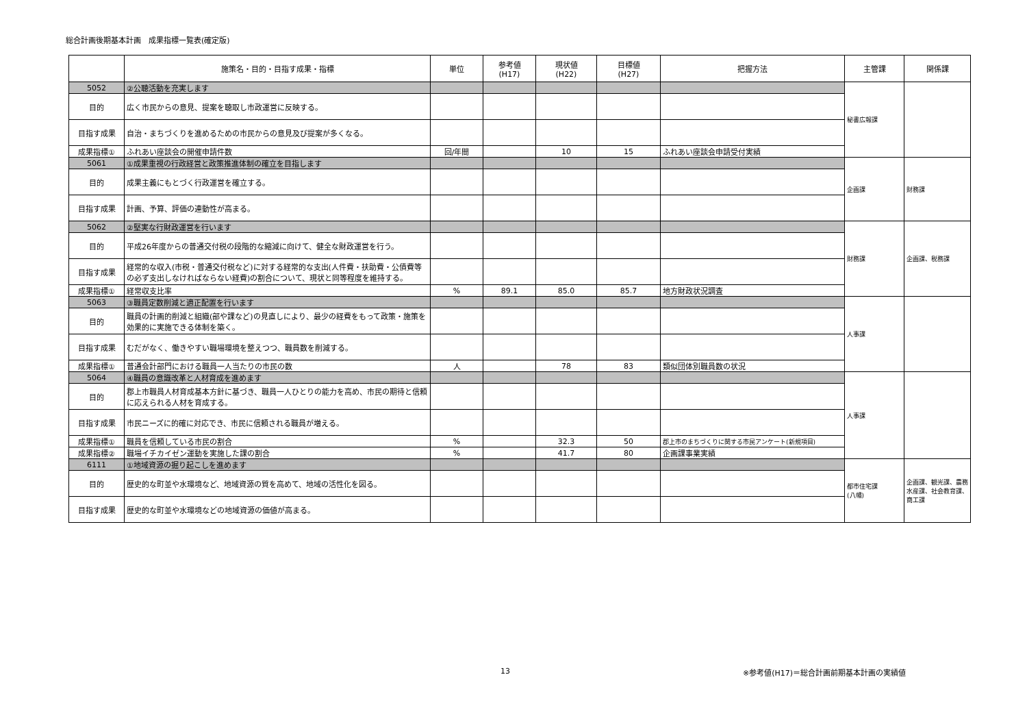総合計画後期基本計画　成果指標一覧表(確定版)
| | 施策名・目的・目指す成果・指標 | 単位 | 参考値 (H17) | 現状値 (H22) | 目標値 (H27) | 把握方法 | 主管課 | 関係課 |
| --- | --- | --- | --- | --- | --- | --- | --- | --- |
| 5052 | ②公聴活動を充実します | | | | | | 秘書広報課 | |
| 目的 | 広く市民からの意見、提案を聴取し市政運営に反映する。 | | | | | | | |
| 目指す成果 | 自治・まちづくりを進めるための市民からの意見及び提案が多くなる。 | | | | | | | |
| 成果指標① | ふれあい座談会の開催申請件数 | 回/年間 | | 10 | 15 | ふれあい座談会申請受付実績 | | |
| 5061 | ①成果重視の行政経営と政策推進体制の確立を目指します | | | | | | 企画課 | 財務課 |
| 目的 | 成果主義にもとづく行政運営を確立する。 | | | | | | | |
| 目指す成果 | 計画、予算、評価の連動性が高まる。 | | | | | | | |
| 5062 | ②堅実な行財政運営を行います | | | | | | 財務課 | 企画課、税務課 |
| 目的 | 平成26年度からの普通交付税の段階的な縮減に向けて、健全な財政運営を行う。 | | | | | | | |
| 目指す成果 | 経常的な収入(市税・普通交付税など)に対する経常的な支出(人件費・扶助費・公債費等の必ず支出しなければならない経費)の割合について、現状と同等程度を維持する。 | | | | | | | |
| 成果指標① | 経常収支比率 | % | 89.1 | 85.0 | 85.7 | 地方財政状況調査 | | |
| 5063 | ③職員定数削減と適正配置を行います | | | | | | 人事課 | |
| 目的 | 職員の計画的削減と組織(部や課など)の見直しにより、最少の経費をもって政策・施策を効果的に実施できる体制を築く。 | | | | | | | |
| 目指す成果 | むだがなく、働きやすい職場環境を整えつつ、職員数を削減する。 | | | | | | | |
| 成果指標① | 普通会計部門における職員一人当たりの市民の数 | 人 | | 78 | 83 | 類似団体別職員数の状況 | | |
| 5064 | ④職員の意識改革と人材育成を進めます | | | | | | 人事課 | |
| 目的 | 郡上市職員人材育成基本方針に基づき、職員一人ひとりの能力を高め、市民の期待と信頼に応えられる人材を育成する。 | | | | | | | |
| 目指す成果 | 市民ニーズに的確に対応でき、市民に信頼される職員が増える。 | | | | | | | |
| 成果指標① | 職員を信頼している市民の割合 | % | | 32.3 | 50 | 郡上市のまちづくりに関する市民アンケート(新規項目) | | |
| 成果指標② | 職場イチカイゼン運動を実施した課の割合 | % | | 41.7 | 80 | 企画課事業実績 | | |
| 6111 | ①地域資源の掘り起こしを進めます | | | | | | 都市住宅課 (八幡) | 企画課、観光課、農務水産課、社会教育課、商工課 |
| 目的 | 歴史的な町並や水環境など、地域資源の質を高めて、地域の活性化を図る。 | | | | | | | |
| 目指す成果 | 歴史的な町並や水環境などの地域資源の価値が高まる。 | | | | | | | |
13 ※参考値(H17)＝総合計画前期基本計画の実績値